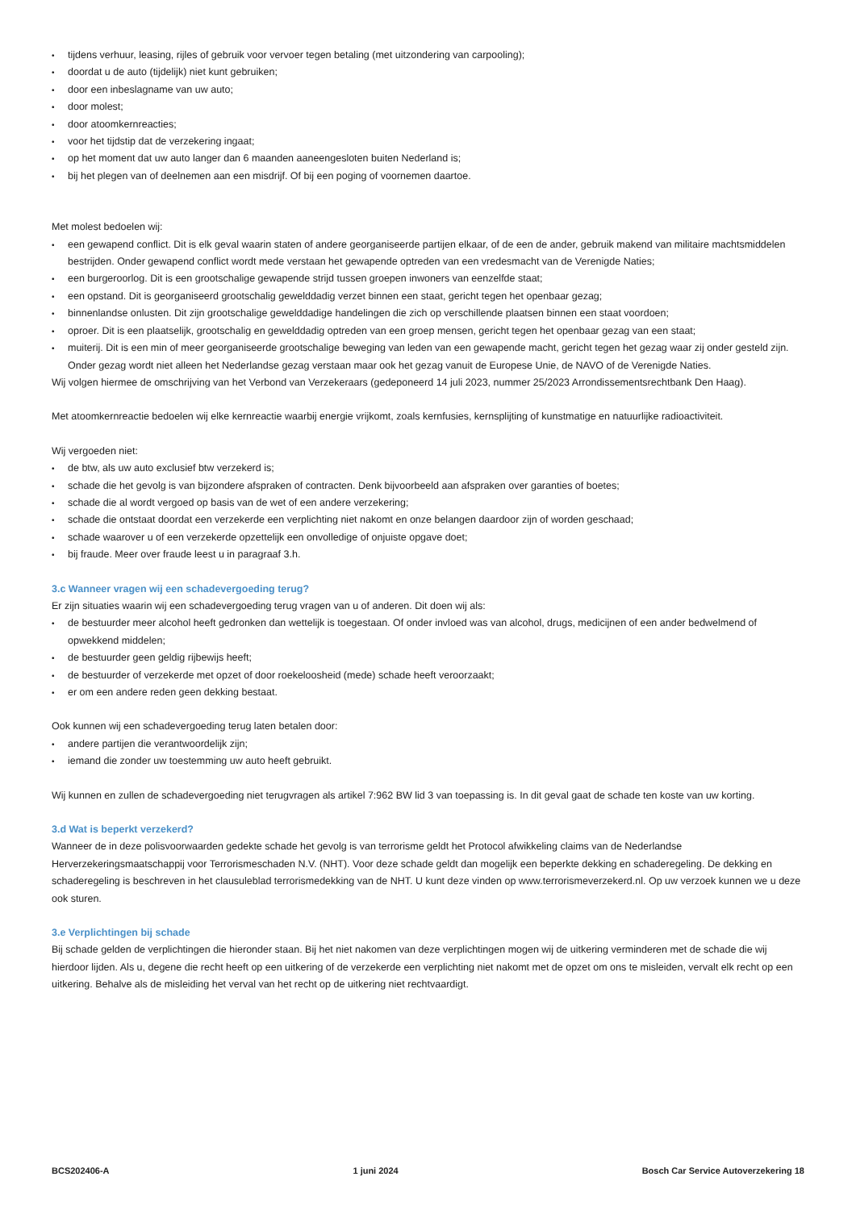tijdens verhuur, leasing, rijles of gebruik voor vervoer tegen betaling (met uitzondering van carpooling);
doordat u de auto (tijdelijk) niet kunt gebruiken;
door een inbeslagname van uw auto;
door molest;
door atoomkernreacties;
voor het tijdstip dat de verzekering ingaat;
op het moment dat uw auto langer dan 6 maanden aaneengesloten buiten Nederland is;
bij het plegen van of deelnemen aan een misdrijf. Of bij een poging of voornemen daartoe.
Met molest bedoelen wij:
een gewapend conflict. Dit is elk geval waarin staten of andere georganiseerde partijen elkaar, of de een de ander, gebruik makend van militaire machtsmiddelen bestrijden. Onder gewapend conflict wordt mede verstaan het gewapende optreden van een vredesmacht van de Verenigde Naties;
een burgeroorlog. Dit is een grootschalige gewapende strijd tussen groepen inwoners van eenzelfde staat;
een opstand. Dit is georganiseerd grootschalig gewelddadig verzet binnen een staat, gericht tegen het openbaar gezag;
binnenlandse onlusten. Dit zijn grootschalige gewelddadige handelingen die zich op verschillende plaatsen binnen een staat voordoen;
oproer. Dit is een plaatselijk, grootschalig en gewelddadig optreden van een groep mensen, gericht tegen het openbaar gezag van een staat;
muiterij. Dit is een min of meer georganiseerde grootschalige beweging van leden van een gewapende macht, gericht tegen het gezag waar zij onder gesteld zijn. Onder gezag wordt niet alleen het Nederlandse gezag verstaan maar ook het gezag vanuit de Europese Unie, de NAVO of de Verenigde Naties.
Wij volgen hiermee de omschrijving van het Verbond van Verzekeraars (gedeponeerd 14 juli 2023, nummer 25/2023 Arrondissementsrechtbank Den Haag).
Met atoomkernreactie bedoelen wij elke kernreactie waarbij energie vrijkomt, zoals kernfusies, kernsplijting of kunstmatige en natuurlijke radioactiviteit.
Wij vergoeden niet:
de btw, als uw auto exclusief btw verzekerd is;
schade die het gevolg is van bijzondere afspraken of contracten. Denk bijvoorbeeld aan afspraken over garanties of boetes;
schade die al wordt vergoed op basis van de wet of een andere verzekering;
schade die ontstaat doordat een verzekerde een verplichting niet nakomt en onze belangen daardoor zijn of worden geschaad;
schade waarover u of een verzekerde opzettelijk een onvolledige of onjuiste opgave doet;
bij fraude. Meer over fraude leest u in paragraaf 3.h.
3.c Wanneer vragen wij een schadevergoeding terug?
Er zijn situaties waarin wij een schadevergoeding terug vragen van u of anderen. Dit doen wij als:
de bestuurder meer alcohol heeft gedronken dan wettelijk is toegestaan. Of onder invloed was van alcohol, drugs, medicijnen of een ander bedwelmend of opwekkend middelen;
de bestuurder geen geldig rijbewijs heeft;
de bestuurder of verzekerde met opzet of door roekeloosheid (mede) schade heeft veroorzaakt;
er om een andere reden geen dekking bestaat.
Ook kunnen wij een schadevergoeding terug laten betalen door:
andere partijen die verantwoordelijk zijn;
iemand die zonder uw toestemming uw auto heeft gebruikt.
Wij kunnen en zullen de schadevergoeding niet terugvragen als artikel 7:962 BW lid 3 van toepassing is. In dit geval gaat de schade ten koste van uw korting.
3.d Wat is beperkt verzekerd?
Wanneer de in deze polisvoorwaarden gedekte schade het gevolg is van terrorisme geldt het Protocol afwikkeling claims van de Nederlandse Herverzekeringsmaatschappij voor Terrorismeschaden N.V. (NHT). Voor deze schade geldt dan mogelijk een beperkte dekking en schaderegeling. De dekking en schaderegeling is beschreven in het clausuleblad terrorismedekking van de NHT. U kunt deze vinden op www.terrorismeverzekerd.nl. Op uw verzoek kunnen we u deze ook sturen.
3.e Verplichtingen bij schade
Bij schade gelden de verplichtingen die hieronder staan. Bij het niet nakomen van deze verplichtingen mogen wij de uitkering verminderen met de schade die wij hierdoor lijden. Als u, degene die recht heeft op een uitkering of de verzekerde een verplichting niet nakomt met de opzet om ons te misleiden, vervalt elk recht op een uitkering. Behalve als de misleiding het verval van het recht op de uitkering niet rechtvaardigt.
BCS202406-A 1 juni 2024 Bosch Car Service Autoverzekering 18